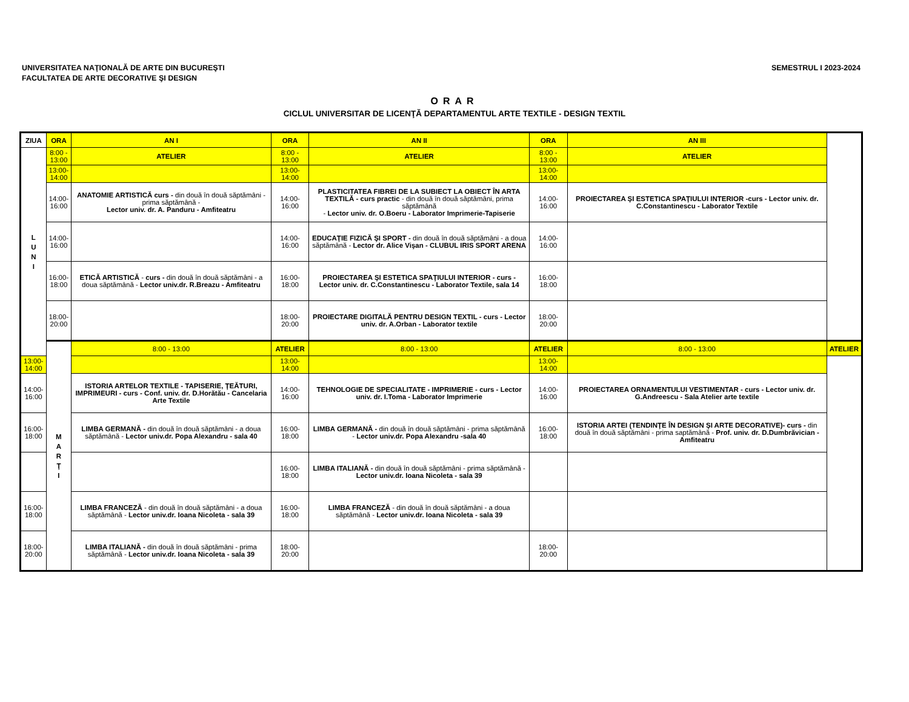UNIVERSITATEA NAŢIONALĂ DE ARTE DIN BUCUREŞTI
FACULTATEA DE ARTE DECORATIVE ŞI DESIGN
SEMESTRUL I 2023-2024
ORAR
CICLUL UNIVERSITAR DE LICENŢĂ DEPARTAMENTUL ARTE TEXTILE - DESIGN TEXTIL
| ZIUA | ORA | AN I | ORA | AN II | ORA | AN III | |
| --- | --- | --- | --- | --- | --- | --- | --- |
| L U N I | 8:00 - 13:00 | ATELIER | 8:00 - 13:00 | ATELIER | 8:00 - 13:00 | ATELIER | |
| | 13:00-14:00 | | 13:00-14:00 | | 13:00-14:00 | | |
| | 14:00-16:00 | ANATOMIE ARTISTICĂ curs - din două în două săptămâni - prima săptămână - Lector univ. dr. A. Panduru - Amfiteatru | 14:00-16:00 | PLASTICITATEA FIBREI DE LA SUBIECT LA OBIECT ÎN ARTA TEXTILĂ - curs practic - din două în două săptămâni, prima săptămână - Lector univ. dr. O.Boeru - Laborator Imprimerie-Tapiserie | 14:00-16:00 | PROIECTAREA ŞI ESTETICA SPAŢIULUI INTERIOR -curs - Lector univ. dr. C.Constantinescu - Laborator Textile | |
| | 14:00-16:00 | | 14:00-16:00 | EDUCAŢIE FIZICĂ ŞI SPORT - din două în două săptămâni - a doua săptămână - Lector dr. Alice Vişan - CLUBUL IRIS SPORT ARENA | 14:00-16:00 | | |
| | 16:00-18:00 | ETICĂ ARTISTICĂ - curs - din două în două săptămâni - a doua săptămână - Lector univ.dr. R.Breazu - Amfiteatru | 16:00-18:00 | PROIECTAREA ŞI ESTETICA SPAŢIULUI INTERIOR - curs - Lector univ. dr. C.Constantinescu - Laborator Textile, sala 14 | 16:00-18:00 | | |
| | 18:00-20:00 | | 18:00-20:00 | PROIECTARE DIGITALĂ PENTRU DESIGN TEXTIL - curs - Lector univ. dr. A.Orban - Laborator textile | 18:00-20:00 | | |
| | M A R Ţ I | 8:00 - 13:00 | ATELIER | 8:00 - 13:00 | ATELIER | 8:00 - 13:00 | ATELIER |
| 13:00-14:00 | | | 13:00-14:00 | | 13:00-14:00 | | |
| 14:00-16:00 | | ISTORIA ARTELOR TEXTILE - TAPISERIE, ŢEĂTURI, IMPRIMEURI - curs - Conf. univ. dr. D.Horătău - Cancelaria Arte Textile | 14:00-16:00 | TEHNOLOGIE DE SPECIALITATE - IMPRIMERIE - curs - Lector univ. dr. I.Toma - Laborator Imprimerie | 14:00-16:00 | PROIECTAREA ORNAMENTULUI VESTIMENTAR - curs - Lector univ. dr. G.Andreescu - Sala Atelier arte textile | |
| 16:00-18:00 | | LIMBA GERMANĂ - din două în două săptămâni - a doua săptămână - Lector univ.dr. Popa Alexandru - sala 40 | 16:00-18:00 | LIMBA GERMANĂ - din două în două săptămâni - prima săptămână - Lector univ.dr. Popa Alexandru -sala 40 | 16:00-18:00 | ISTORIA ARTEI (TENDINŢE ÎN DESIGN ŞI ARTE DECORATIVE)- curs - din două în două săptămâni - prima saptămână - Prof. univ. dr. D.Dumbrăvician - Amfiteatru | |
| | | | 16:00-18:00 | LIMBA ITALIANĂ - din două în două săptămâni - prima săptămână - Lector univ.dr. Ioana Nicoleta - sala 39 | | | |
| 16:00-18:00 | | LIMBA FRANCEZĂ - din două în două săptămâni - a doua săptămână - Lector univ.dr. Ioana Nicoleta - sala 39 | 16:00-18:00 | LIMBA FRANCEZĂ - din două în două săptămâni - a doua săptămână - Lector univ.dr. Ioana Nicoleta - sala 39 | | | |
| 18:00-20:00 | | LIMBA ITALIANĂ - din două în două săptămâni - prima săptămână - Lector univ.dr. Ioana Nicoleta - sala 39 | 18:00-20:00 | | 18:00-20:00 | | |